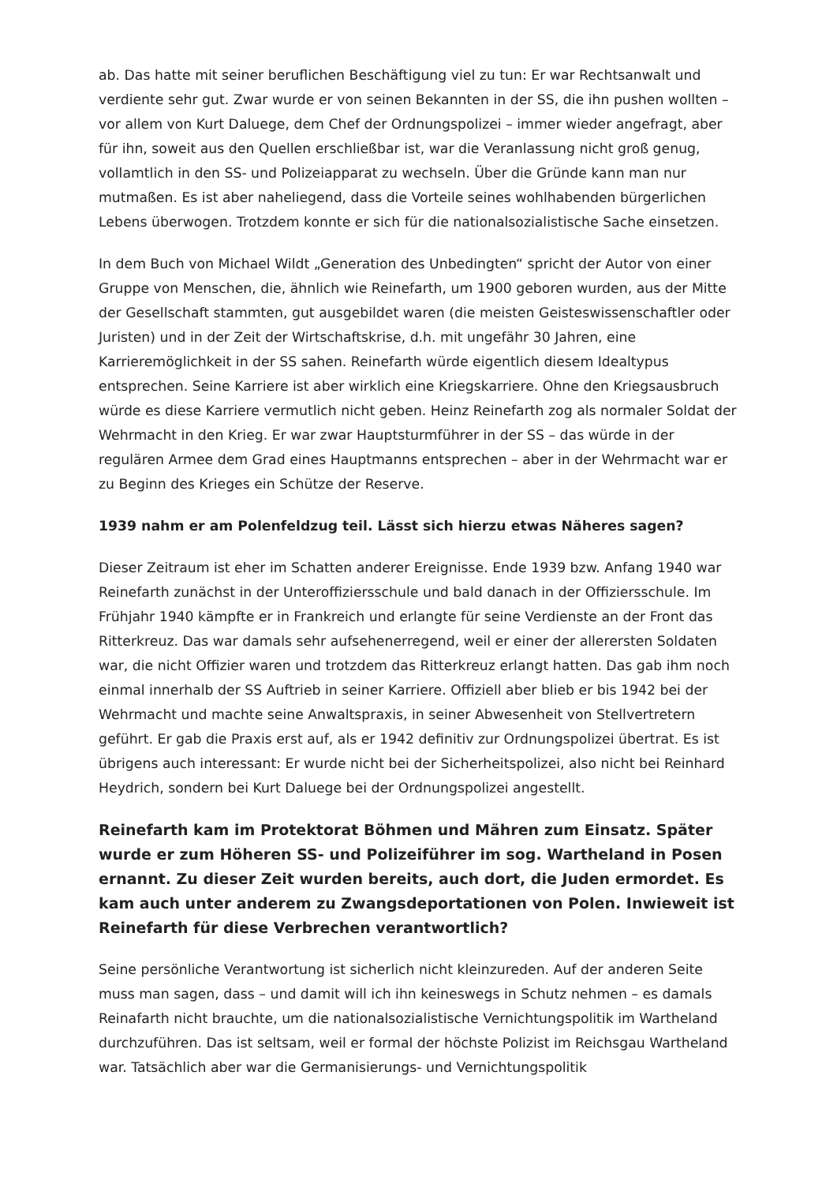ab. Das hatte mit seiner beruflichen Beschäftigung viel zu tun: Er war Rechtsanwalt und verdiente sehr gut. Zwar wurde er von seinen Bekannten in der SS, die ihn pushen wollten – vor allem von Kurt Daluege, dem Chef der Ordnungspolizei – immer wieder angefragt, aber für ihn, soweit aus den Quellen erschließbar ist, war die Veranlassung nicht groß genug, vollamtlich in den SS- und Polizeiapparat zu wechseln. Über die Gründe kann man nur mutmaßen. Es ist aber naheliegend, dass die Vorteile seines wohlhabenden bürgerlichen Lebens überwogen. Trotzdem konnte er sich für die nationalsozialistische Sache einsetzen.
In dem Buch von Michael Wildt „Generation des Unbedingten“ spricht der Autor von einer Gruppe von Menschen, die, ähnlich wie Reinefarth, um 1900 geboren wurden, aus der Mitte der Gesellschaft stammten, gut ausgebildet waren (die meisten Geisteswissenschaftler oder Juristen) und in der Zeit der Wirtschaftskrise, d.h. mit ungefähr 30 Jahren, eine Karrieremöglichkeit in der SS sahen. Reinefarth würde eigentlich diesem Idealtypus entsprechen. Seine Karriere ist aber wirklich eine Kriegskarriere. Ohne den Kriegsausbruch würde es diese Karriere vermutlich nicht geben. Heinz Reinefarth zog als normaler Soldat der Wehrmacht in den Krieg. Er war zwar Hauptsturmführer in der SS – das würde in der regulären Armee dem Grad eines Hauptmanns entsprechen – aber in der Wehrmacht war er zu Beginn des Krieges ein Schütze der Reserve.
1939 nahm er am Polenfeldzug teil. Lässt sich hierzu etwas Näheres sagen?
Dieser Zeitraum ist eher im Schatten anderer Ereignisse. Ende 1939 bzw. Anfang 1940 war Reinefarth zunächst in der Unteroffiziersschule und bald danach in der Offiziersschule. Im Frühjahr 1940 kämpfte er in Frankreich und erlangte für seine Verdienste an der Front das Ritterkreuz. Das war damals sehr aufsehenerregend, weil er einer der allerersten Soldaten war, die nicht Offizier waren und trotzdem das Ritterkreuz erlangt hatten. Das gab ihm noch einmal innerhalb der SS Auftrieb in seiner Karriere. Offiziell aber blieb er bis 1942 bei der Wehrmacht und machte seine Anwaltspraxis, in seiner Abwesenheit von Stellvertretern geführt. Er gab die Praxis erst auf, als er 1942 definitiv zur Ordnungspolizei übertrat. Es ist übrigens auch interessant: Er wurde nicht bei der Sicherheitspolizei, also nicht bei Reinhard Heydrich, sondern bei Kurt Daluege bei der Ordnungspolizei angestellt.
Reinefarth kam im Protektorat Böhmen und Mähren zum Einsatz. Später wurde er zum Höheren SS- und Polizeiführer im sog. Wartheland in Posen ernannt. Zu dieser Zeit wurden bereits, auch dort, die Juden ermordet. Es kam auch unter anderem zu Zwangsdeportationen von Polen. Inwieweit ist Reinefarth für diese Verbrechen verantwortlich?
Seine persönliche Verantwortung ist sicherlich nicht kleinzureden. Auf der anderen Seite muss man sagen, dass – und damit will ich ihn keineswegs in Schutz nehmen – es damals Reinafarth nicht brauchte, um die nationalsozialistische Vernichtungspolitik im Wartheland durchzuführen. Das ist seltsam, weil er formal der höchste Polizist im Reichsgau Wartheland war. Tatsächlich aber war die Germanisierungs- und Vernichtungspolitik